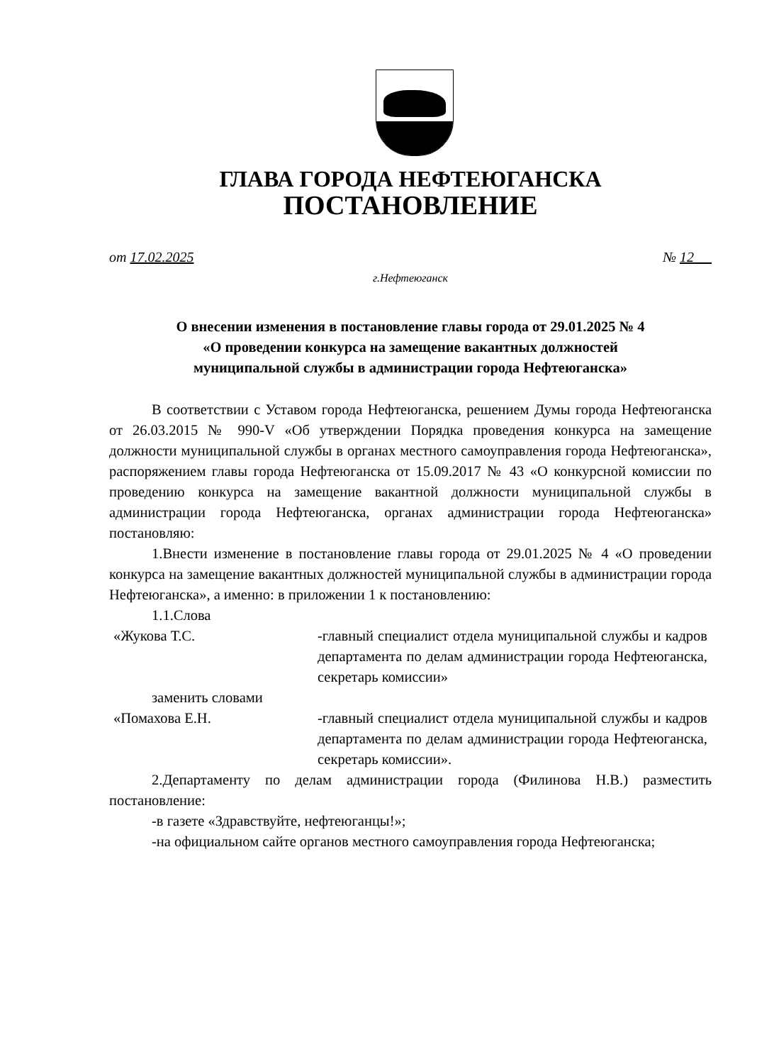ГЛАВА ГОРОДА НЕФТЕЮГАНСКА
ПОСТАНОВЛЕНИЕ
от 17.02.2025 № 12
г.Нефтеюганск
О внесении изменения в постановление главы города от 29.01.2025 № 4
«О проведении конкурса на замещение вакантных должностей
муниципальной службы в администрации города Нефтеюганска»
В соответствии с Уставом города Нефтеюганска, решением Думы города Нефтеюганска от 26.03.2015 № 990-V «Об утверждении Порядка проведения конкурса на замещение должности муниципальной службы в органах местного самоуправления города Нефтеюганска», распоряжением главы города Нефтеюганска от 15.09.2017 № 43 «О конкурсной комиссии по проведению конкурса на замещение вакантной должности муниципальной службы в администрации города Нефтеюганска, органах администрации города Нефтеюганска» постановляю:
1.Внести изменение в постановление главы города от 29.01.2025 № 4 «О проведении конкурса на замещение вакантных должностей муниципальной службы в администрации города Нефтеюганска», а именно: в приложении 1 к постановлению:
1.1.Слова
«Жукова Т.С. -главный специалист отдела муниципальной службы и кадров департамента по делам администрации города Нефтеюганска, секретарь комиссии»
заменить словами
«Помахова Е.Н. -главный специалист отдела муниципальной службы и кадров департамента по делам администрации города Нефтеюганска, секретарь комиссии».
2.Департаменту по делам администрации города (Филинова Н.В.) разместить постановление:
-в газете «Здравствуйте, нефтеюганцы!»;
-на официальном сайте органов местного самоуправления города Нефтеюганска;